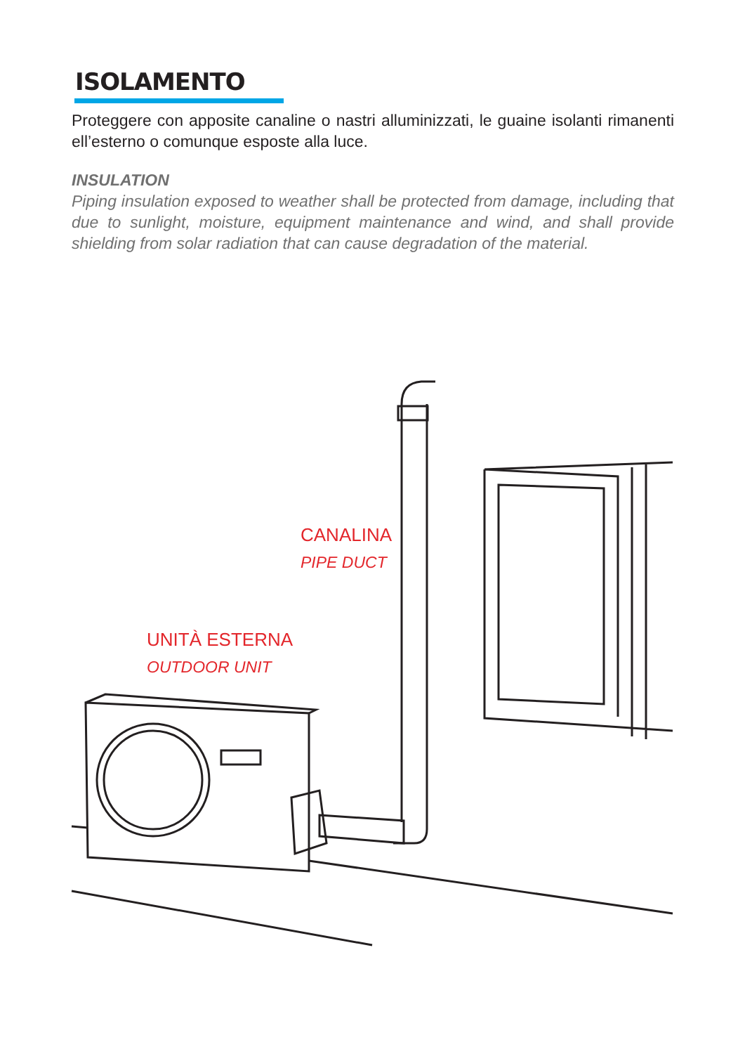ISOLAMENTO
Proteggere con apposite canaline o nastri alluminizzati, le guaine isolanti rimanenti ell’esterno o comunque esposte alla luce.
INSULATION
Piping insulation exposed to weather shall be protected from damage, including that due to sunlight, moisture, equipment maintenance and wind, and shall provide shielding from solar radiation that can cause degradation of the material.
CANALINA
PIPE DUCT
UNITÀ ESTERNA
OUTDOOR UNIT